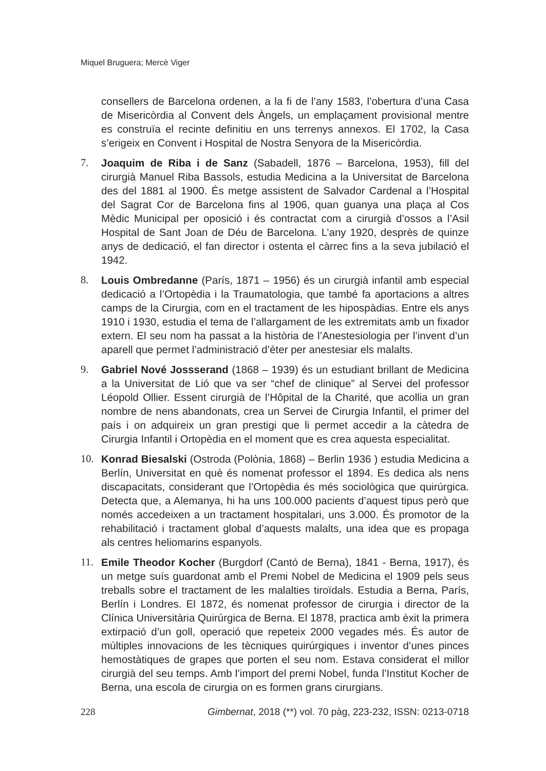Miquel Bruguera; Mercè Viger
consellers de Barcelona ordenen, a la fi de l’any 1583, l’obertura d’una Casa de Misericòrdia al Convent dels Àngels, un emplaçament provisional mentre es construïa el recinte definitiu en uns terrenys annexos. El 1702, la Casa s’erigeix en Convent i Hospital de Nostra Senyora de la Misericòrdia.
7. Joaquim de Riba i de Sanz (Sabadell, 1876 – Barcelona, 1953), fill del cirurgià Manuel Riba Bassols, estudia Medicina a la Universitat de Barcelona des del 1881 al 1900. És metge assistent de Salvador Cardenal a l’Hospital del Sagrat Cor de Barcelona fins al 1906, quan guanya una plaça al Cos Mèdic Municipal per oposició i és contractat com a cirurgià d’ossos a l’Asil Hospital de Sant Joan de Déu de Barcelona. L’any 1920, desprès de quinze anys de dedicació, el fan director i ostenta el càrrec fins a la seva jubilació el 1942.
8. Louis Ombredanne (París, 1871 – 1956) és un cirurgià infantil amb especial dedicació a l’Ortopèdia i la Traumatologia, que també fa aportacions a altres camps de la Cirurgia, com en el tractament de les hipospàdias. Entre els anys 1910 i 1930, estudia el tema de l’allargament de les extremitats amb un fixador extern. El seu nom ha passat a la història de l’Anestesiologia per l’invent d’un aparell que permet l’administració d’èter per anestesiar els malalts.
9. Gabriel Nové Jossserand (1868 – 1939) és un estudiant brillant de Medicina a la Universitat de Lió que va ser “chef de clinique” al Servei del professor Léopold Ollier. Essent cirurgià de l’Hôpital de la Charité, que acollia un gran nombre de nens abandonats, crea un Servei de Cirurgia Infantil, el primer del país i on adquireix un gran prestigi que li permet accedir a la càtedra de Cirurgia Infantil i Ortopèdia en el moment que es crea aquesta especialitat.
10. Konrad Biesalski (Ostroda (Polònia, 1868) – Berlin 1936 ) estudia Medicina a Berlín, Universitat en què és nomenat professor el 1894. Es dedica als nens discapacitats, considerant que l’Ortopèdia és més sociològica que quirúrgica. Detecta que, a Alemanya, hi ha uns 100.000 pacients d’aquest tipus però que només accedeixen a un tractament hospitalari, uns 3.000. És promotor de la rehabilitació i tractament global d’aquests malalts, una idea que es propaga als centres heliomarins espanyols.
11. Emile Theodor Kocher (Burgdorf (Cantó de Berna), 1841 - Berna, 1917), és un metge suís guardonat amb el Premi Nobel de Medicina el 1909 pels seus treballs sobre el tractament de les malalties tiroïdals. Estudia a Berna, París, Berlín i Londres. El 1872, és nomenat professor de cirurgia i director de la Clínica Universitària Quirúrgica de Berna. El 1878, practica amb èxit la primera extirpació d’un goll, operació que repeteix 2000 vegades més. És autor de múltiples innovacions de les tècniques quirúrgiques i inventor d’unes pinces hemostàtiques de grapes que porten el seu nom. Estava considerat el millor cirurgià del seu temps. Amb l’import del premi Nobel, funda l’Institut Kocher de Berna, una escola de cirurgia on es formen grans cirurgians.
228 Gimbernat, 2018 (**) vol. 70 pàg, 223-232, ISSN: 0213-0718